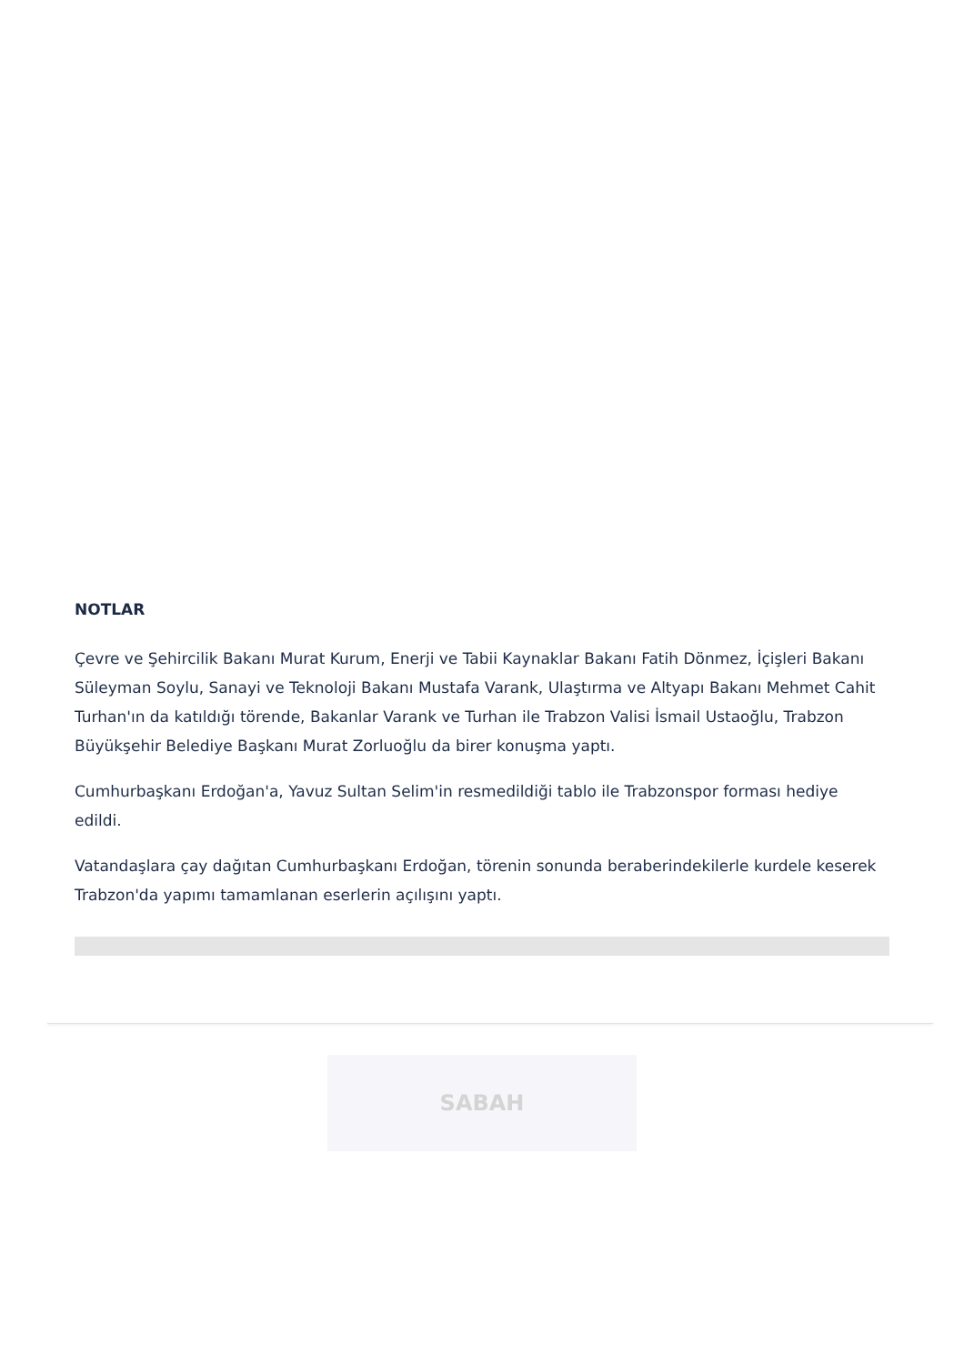NOTLAR
Çevre ve Şehircilik Bakanı Murat Kurum, Enerji ve Tabii Kaynaklar Bakanı Fatih Dönmez, İçişleri Bakanı Süleyman Soylu, Sanayi ve Teknoloji Bakanı Mustafa Varank, Ulaştırma ve Altyapı Bakanı Mehmet Cahit Turhan'ın da katıldığı törende, Bakanlar Varank ve Turhan ile Trabzon Valisi İsmail Ustaoğlu, Trabzon Büyükşehir Belediye Başkanı Murat Zorluoğlu da birer konuşma yaptı.
Cumhurbaşkanı Erdoğan'a, Yavuz Sultan Selim'in resmedildiği tablo ile Trabzonspor forması hediye edildi.
Vatandaşlara çay dağıtan Cumhurbaşkanı Erdoğan, törenin sonunda beraberindekilerle kurdele keserek Trabzon'da yapımı tamamlanan eserlerin açılışını yaptı.
SABAH